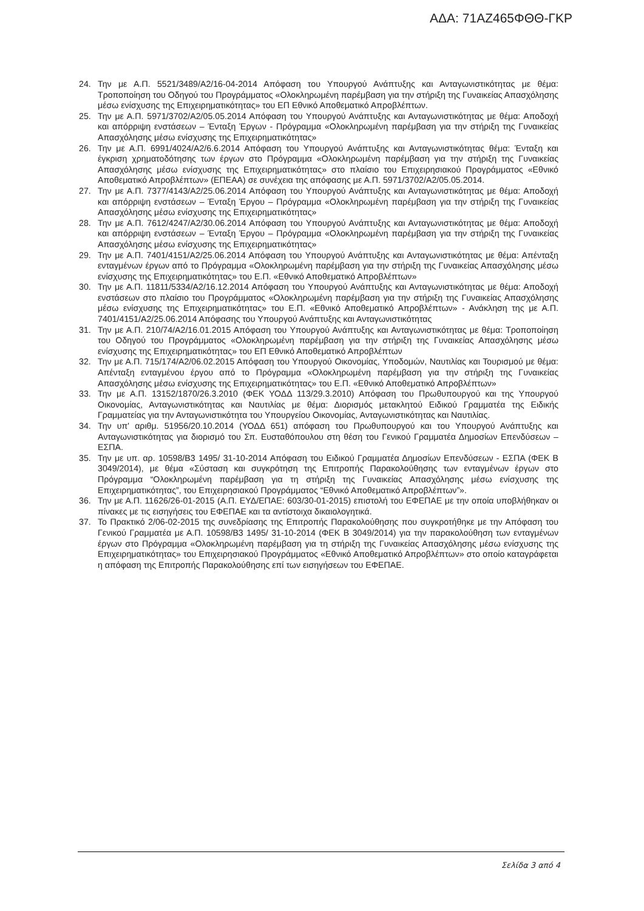ΑΔΑ: 71ΑΖ465ΦΘΘ-ΓΚΡ
24. Την με Α.Π. 5521/3489/Α2/16-04-2014 Απόφαση του Υπουργού Ανάπτυξης και Ανταγωνιστικότητας με θέμα: Τροποποίηση του Οδηγού του Προγράμματος «Ολοκληρωμένη παρέμβαση για την στήριξη της Γυναικείας Απασχόλησης μέσω ενίσχυσης της Επιχειρηματικότητας» του ΕΠ Εθνικό Αποθεματικό Απροβλέπτων.
25. Την με Α.Π. 5971/3702/Α2/05.05.2014 Απόφαση του Υπουργού Ανάπτυξης και Ανταγωνιστικότητας με θέμα: Αποδοχή και απόρριψη ενστάσεων – Ένταξη Έργων - Πρόγραμμα «Ολοκληρωμένη παρέμβαση για την στήριξη της Γυναικείας Απασχόλησης μέσω ενίσχυσης της Επιχειρηματικότητας»
26. Την με Α.Π. 6991/4024/Α2/6.6.2014 Απόφαση του Υπουργού Ανάπτυξης και Ανταγωνιστικότητας θέμα: Ένταξη και έγκριση χρηματοδότησης των έργων στο Πρόγραμμα «Ολοκληρωμένη παρέμβαση για την στήριξη της Γυναικείας Απασχόλησης μέσω ενίσχυσης της Επιχειρηματικότητας» στο πλαίσιο του Επιχειρησιακού Προγράμματος «Εθνικό Αποθεματικό Απροβλέπτων» (ΕΠΕΑΑ) σε συνέχεια της απόφασης με Α.Π. 5971/3702/Α2/05.05.2014.
27. Την με Α.Π. 7377/4143/Α2/25.06.2014 Απόφαση του Υπουργού Ανάπτυξης και Ανταγωνιστικότητας με θέμα: Αποδοχή και απόρριψη ενστάσεων – Ένταξη Έργου – Πρόγραμμα «Ολοκληρωμένη παρέμβαση για την στήριξη της Γυναικείας Απασχόλησης μέσω ενίσχυσης της Επιχειρηματικότητας»
28. Την με Α.Π. 7612/4247/Α2/30.06.2014 Απόφαση του Υπουργού Ανάπτυξης και Ανταγωνιστικότητας με θέμα: Αποδοχή και απόρριψη ενστάσεων – Ένταξη Έργου – Πρόγραμμα «Ολοκληρωμένη παρέμβαση για την στήριξη της Γυναικείας Απασχόλησης μέσω ενίσχυσης της Επιχειρηματικότητας»
29. Την με Α.Π. 7401/4151/Α2/25.06.2014 Απόφαση του Υπουργού Ανάπτυξης και Ανταγωνιστικότητας με θέμα: Απένταξη ενταγμένων έργων από το Πρόγραμμα «Ολοκληρωμένη παρέμβαση για την στήριξη της Γυναικείας Απασχόλησης μέσω ενίσχυσης της Επιχειρηματικότητας» του Ε.Π. «Εθνικό Αποθεματικό Απροβλέπτων»
30. Την με Α.Π. 11811/5334/Α2/16.12.2014 Απόφαση του Υπουργού Ανάπτυξης και Ανταγωνιστικότητας με θέμα: Αποδοχή ενστάσεων στο πλαίσιο του Προγράμματος «Ολοκληρωμένη παρέμβαση για την στήριξη της Γυναικείας Απασχόλησης μέσω ενίσχυσης της Επιχειρηματικότητας» του Ε.Π. «Εθνικό Αποθεματικό Απροβλέπτων» - Ανάκληση της με Α.Π. 7401/4151/Α2/25.06.2014 Απόφασης του Υπουργού Ανάπτυξης και Ανταγωνιστικότητας
31. Την με Α.Π. 210/74/Α2/16.01.2015 Απόφαση του Υπουργού Ανάπτυξης και Ανταγωνιστικότητας με θέμα: Τροποποίηση του Οδηγού του Προγράμματος «Ολοκληρωμένη παρέμβαση για την στήριξη της Γυναικείας Απασχόλησης μέσω ενίσχυσης της Επιχειρηματικότητας» του ΕΠ Εθνικό Αποθεματικό Απροβλέπτων
32. Την με Α.Π. 715/174/Α2/06.02.2015 Απόφαση του Υπουργού Οικονομίας, Υποδομών, Ναυτιλίας και Τουρισμού με θέμα: Απένταξη ενταγμένου έργου από το Πρόγραμμα «Ολοκληρωμένη παρέμβαση για την στήριξη της Γυναικείας Απασχόλησης μέσω ενίσχυσης της Επιχειρηματικότητας» του Ε.Π. «Εθνικό Αποθεματικό Απροβλέπτων»
33. Την με Α.Π. 13152/1870/26.3.2010 (ΦΕΚ ΥΟΔΔ 113/29.3.2010) Απόφαση του Πρωθυπουργού και της Υπουργού Οικονομίας, Ανταγωνιστικότητας και Ναυτιλίας με θέμα: Διορισμός μετακλητού Ειδικού Γραμματέα της Ειδικής Γραμματείας για την Ανταγωνιστικότητα του Υπουργείου Οικονομίας, Ανταγωνιστικότητας και Ναυτιλίας.
34. Την υπ' αριθμ. 51956/20.10.2014 (ΥΟΔΔ 651) απόφαση του Πρωθυπουργού και του Υπουργού Ανάπτυξης και Ανταγωνιστικότητας για διορισμό του Σπ. Ευσταθόπουλου στη θέση του Γενικού Γραμματέα Δημοσίων Επενδύσεων – ΕΣΠΑ.
35. Την με υπ. αρ. 10598/Β3 1495/ 31-10-2014 Απόφαση του Ειδικού Γραμματέα Δημοσίων Επενδύσεων - ΕΣΠΑ (ΦΕΚ Β 3049/2014), με θέμα «Σύσταση και συγκρότηση της Επιτροπής Παρακολούθησης των ενταγμένων έργων στο Πρόγραμμα “Ολοκληρωμένη παρέμβαση για τη στήριξη της Γυναικείας Απασχόλησης μέσω ενίσχυσης της Επιχειρηματικότητας”, του Επιχειρησιακού Προγράμματος “Εθνικό Αποθεματικό Απροβλέπτων”».
36. Την με Α.Π. 11626/26-01-2015 (Α.Π. ΕΥΔ/ΕΠΑΕ: 603/30-01-2015) επιστολή του ΕΦΕΠΑΕ με την οποία υποβλήθηκαν οι πίνακες με τις εισηγήσεις του ΕΦΕΠΑΕ και τα αντίστοιχα δικαιολογητικά.
37. Το Πρακτικό 2/06-02-2015 της συνεδρίασης της Επιτροπής Παρακολούθησης που συγκροτήθηκε με την Απόφαση του Γενικού Γραμματέα με Α.Π. 10598/Β3 1495/ 31-10-2014 (ΦΕΚ Β 3049/2014) για την παρακολούθηση των ενταγμένων έργων στο Πρόγραμμα «Ολοκληρωμένη παρέμβαση για τη στήριξη της Γυναικείας Απασχόλησης μέσω ενίσχυσης της Επιχειρηματικότητας» του Επιχειρησιακού Προγράμματος «Εθνικό Αποθεματικό Απροβλέπτων» στο οποίο καταγράφεται η απόφαση της Επιτροπής Παρακολούθησης επί των εισηγήσεων του ΕΦΕΠΑΕ.
Σελίδα 3 από 4